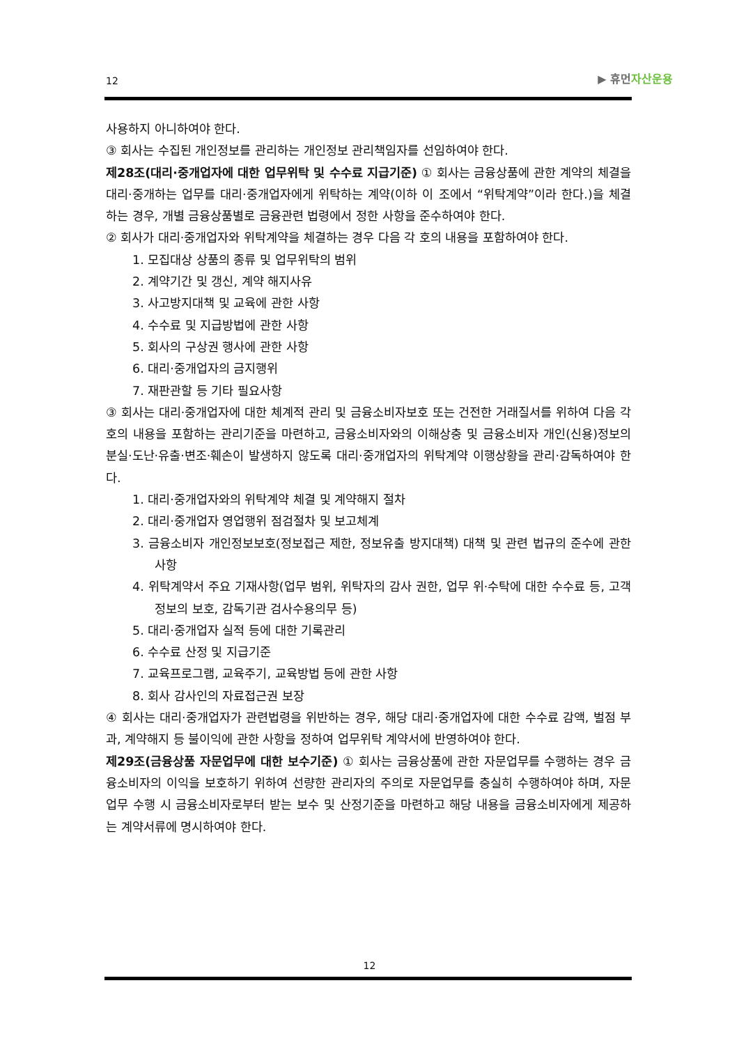12
▶ 휴먼자산운용
사용하지 아니하여야 한다.
③ 회사는 수집된 개인정보를 관리하는 개인정보 관리책임자를 선임하여야 한다.
제28조(대리·중개업자에 대한 업무위탁 및 수수료 지급기준) ① 회사는 금융상품에 관한 계약의 체결을 대리·중개하는 업무를 대리·중개업자에게 위탁하는 계약(이하 이 조에서 “위탁계약”이라 한다.)을 체결하는 경우, 개별 금융상품별로 금융관련 법령에서 정한 사항을 준수하여야 한다.
② 회사가 대리·중개업자와 위탁계약을 체결하는 경우 다음 각 호의 내용을 포함하여야 한다.
1. 모집대상 상품의 종류 및 업무위탁의 범위
2. 계약기간 및 갱신, 계약 해지사유
3. 사고방지대책 및 교육에 관한 사항
4. 수수료 및 지급방법에 관한 사항
5. 회사의 구상권 행사에 관한 사항
6. 대리·중개업자의 금지행위
7. 재판관할 등 기타 필요사항
③ 회사는 대리·중개업자에 대한 체계적 관리 및 금융소비자보호 또는 건전한 거래질서를 위하여 다음 각 호의 내용을 포함하는 관리기준을 마련하고, 금융소비자와의 이해상충 및 금융소비자 개인(신용)정보의 분실·도난·유출·변조·훼손이 발생하지 않도록 대리·중개업자의 위탁계약 이행상황을 관리·감독하여야 한다.
1. 대리·중개업자와의 위탁계약 체결 및 계약해지 절차
2. 대리·중개업자 영업행위 점검절차 및 보고체계
3. 금융소비자 개인정보보호(정보접근 제한, 정보유출 방지대책) 대책 및 관련 법규의 준수에 관한 사항
4. 위탁계약서 주요 기재사항(업무 범위, 위탁자의 감사 권한, 업무 위·수탁에 대한 수수료 등, 고객정보의 보호, 감독기관 검사수용의무 등)
5. 대리·중개업자 실적 등에 대한 기록관리
6. 수수료 산정 및 지급기준
7. 교육프로그램, 교육주기, 교육방법 등에 관한 사항
8. 회사 감사인의 자료접근권 보장
④ 회사는 대리·중개업자가 관련법령을 위반하는 경우, 해당 대리·중개업자에 대한 수수료 감액, 벌점 부과, 계약해지 등 불이익에 관한 사항을 정하여 업무위탁 계약서에 반영하여야 한다.
제29조(금융상품 자문업무에 대한 보수기준) ① 회사는 금융상품에 관한 자문업무를 수행하는 경우 금융소비자의 이익을 보호하기 위하여 선량한 관리자의 주의로 자문업무를 충실히 수행하여야 하며, 자문업무 수행 시 금융소비자로부터 받는 보수 및 산정기준을 마련하고 해당 내용을 금융소비자에게 제공하는 계약서류에 명시하여야 한다.
12